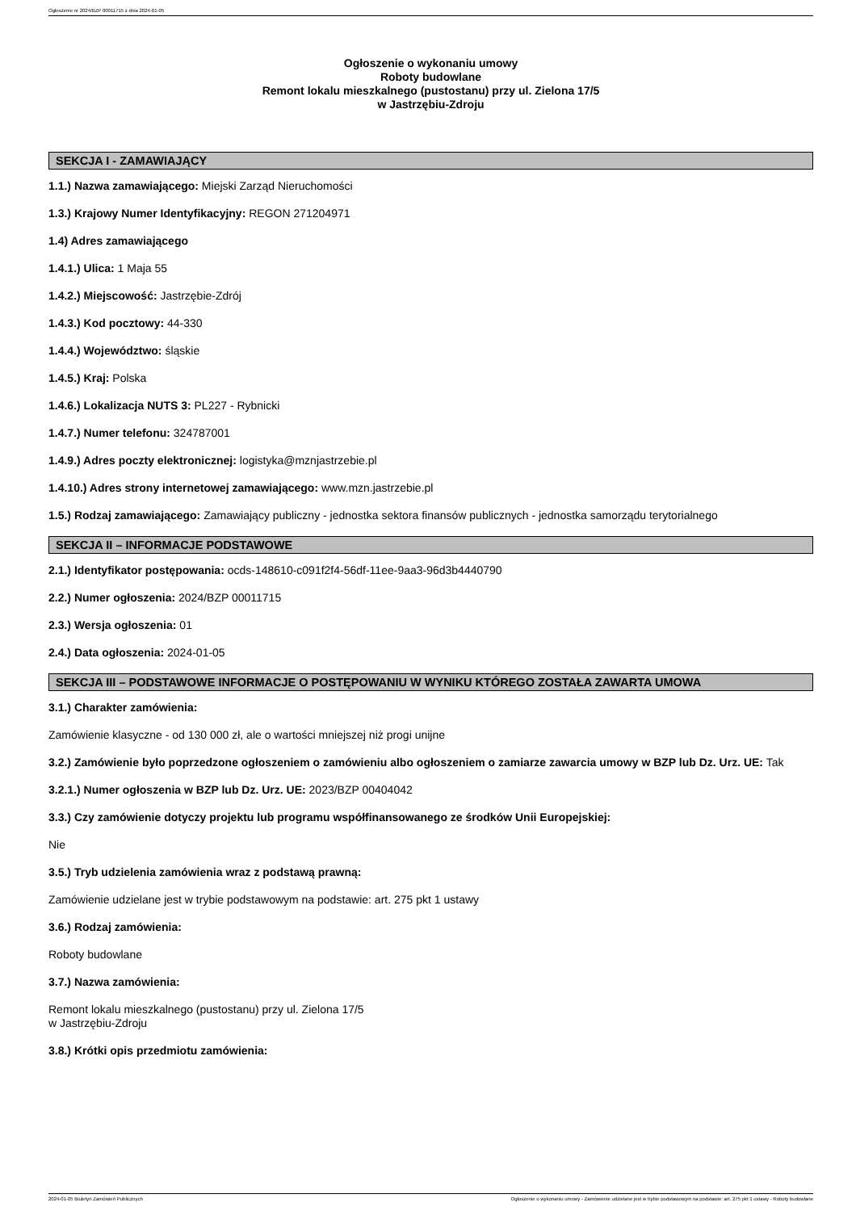Ogłoszenie nr 2024/BZP 00011715 z dnia 2024-01-05
Ogłoszenie o wykonaniu umowy
Roboty budowlane
Remont lokalu mieszkalnego (pustostanu) przy ul. Zielona 17/5
w Jastrzębiu-Zdroju
SEKCJA I - ZAMAWIAJĄCY
1.1.) Nazwa zamawiającego: Miejski Zarząd Nieruchomości
1.3.) Krajowy Numer Identyfikacyjny: REGON 271204971
1.4) Adres zamawiającego
1.4.1.) Ulica: 1 Maja 55
1.4.2.) Miejscowość: Jastrzębie-Zdrój
1.4.3.) Kod pocztowy: 44-330
1.4.4.) Województwo: śląskie
1.4.5.) Kraj: Polska
1.4.6.) Lokalizacja NUTS 3: PL227 - Rybnicki
1.4.7.) Numer telefonu: 324787001
1.4.9.) Adres poczty elektronicznej: logistyka@mznjastrzebie.pl
1.4.10.) Adres strony internetowej zamawiającego: www.mzn.jastrzebie.pl
1.5.) Rodzaj zamawiającego: Zamawiający publiczny - jednostka sektora finansów publicznych - jednostka samorządu terytorialnego
SEKCJA II – INFORMACJE PODSTAWOWE
2.1.) Identyfikator postępowania: ocds-148610-c091f2f4-56df-11ee-9aa3-96d3b4440790
2.2.) Numer ogłoszenia: 2024/BZP 00011715
2.3.) Wersja ogłoszenia: 01
2.4.) Data ogłoszenia: 2024-01-05
SEKCJA III – PODSTAWOWE INFORMACJE O POSTĘPOWANIU W WYNIKU KTÓREGO ZOSTAŁA ZAWARTA UMOWA
3.1.) Charakter zamówienia:
Zamówienie klasyczne - od 130 000 zł, ale o wartości mniejszej niż progi unijne
3.2.) Zamówienie było poprzedzone ogłoszeniem o zamówieniu albo ogłoszeniem o zamiarze zawarcia umowy w BZP lub Dz. Urz. UE: Tak
3.2.1.) Numer ogłoszenia w BZP lub Dz. Urz. UE: 2023/BZP 00404042
3.3.) Czy zamówienie dotyczy projektu lub programu współfinansowanego ze środków Unii Europejskiej:
Nie
3.5.) Tryb udzielenia zamówienia wraz z podstawą prawną:
Zamówienie udzielane jest w trybie podstawowym na podstawie: art. 275 pkt 1 ustawy
3.6.) Rodzaj zamówienia:
Roboty budowlane
3.7.) Nazwa zamówienia:
Remont lokalu mieszkalnego (pustostanu) przy ul. Zielona 17/5
w Jastrzębiu-Zdroju
3.8.) Krótki opis przedmiotu zamówienia:
2024-01-05 Biuletyn Zamówień Publicznych Ogłoszenie o wykonaniu umowy - Zamówienie udzielane jest w trybie podstawowym na podstawie: art. 275 pkt 1 ustawy - Roboty budowlane